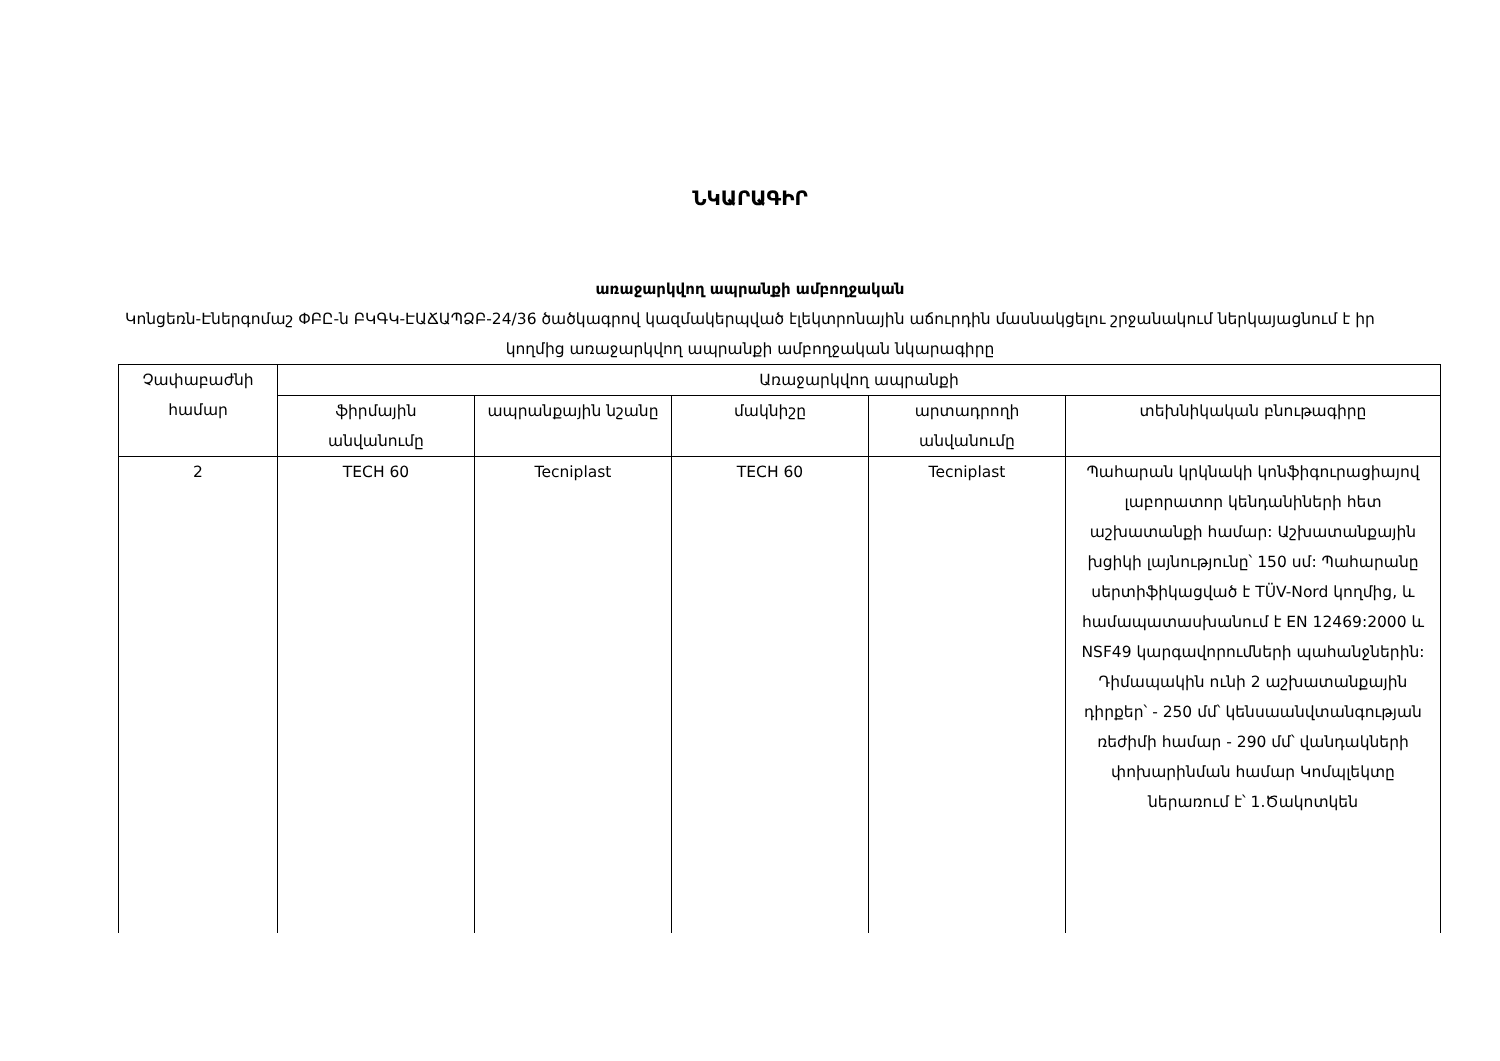ՆԿԱՐԱԳԻՐ
առաջարկվող ապրանքի ամբողջական
Կոնցեռն-Էներգոմաշ ՓԲԸ-ն ԲԿԳԿ-ԷԱՃԱՊՁԲ-24/36 ծածկագրով կազմակերպված էլեկտրոնային աճուրդին մասնակցելու շրջանակում ներկայացնում է իր կողմից առաջարկվող ապրանքի ամբողջական նկարագիրը
| Չափաբաժնի համար | Առաջարկվող ապրանքի | | | | |
| --- | --- | --- | --- | --- | --- |
| | ֆիրմային անվանումը | ապրանքային նշանը | մակնիշը | արտադրողի անվանումը | տեխնիկական բնութագիրը |
| 2 | TECH 60 | Tecniplast | TECH 60 | Tecniplast | Պահարան կրկնակի կոնֆիգուրացիայով լաբորատոր կենդանիների հետ աշխատանքի համար: Աշխատանքային խցիկի լայնությունը՝ 150 սմ: Պահարանը սերտիֆիկացված է TÜV-Nord կողմից, և համապատասխանում է EN 12469:2000 և NSF49 կարգավորումների պահանջներին: Դիմապակին ունի 2 աշխատանքային դիրքեր՝ - 250 մմ՝ կենսաանվտանգության ռեժիմի համար - 290 մմ՝ վանդակների փոխարինման համար Կոմպլեկտը ներառում է՝ 1.Ծակոտկեն |